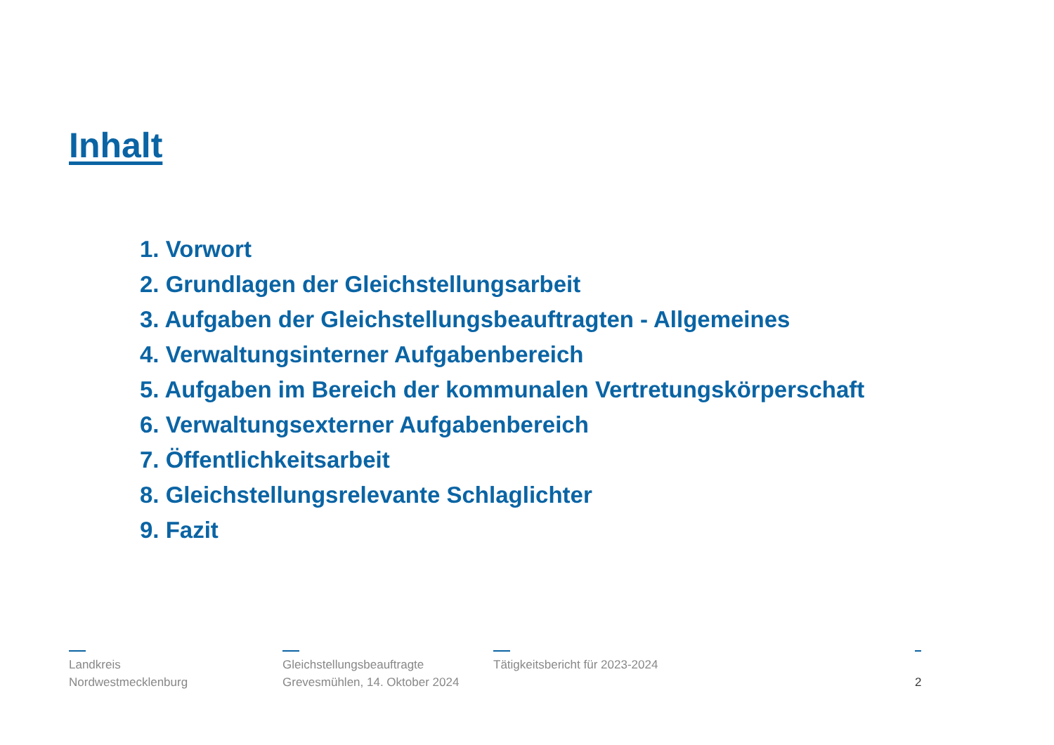Inhalt
1. Vorwort
2. Grundlagen der Gleichstellungsarbeit
3. Aufgaben der Gleichstellungsbeauftragten - Allgemeines
4. Verwaltungsinterner Aufgabenbereich
5. Aufgaben im Bereich der kommunalen Vertretungskörperschaft
6. Verwaltungsexterner Aufgabenbereich
7. Öffentlichkeitsarbeit
8. Gleichstellungsrelevante Schlaglichter
9. Fazit
Landkreis
Nordwestmecklenburg
Gleichstellungsbeauftragte
Grevesmühlen, 14. Oktober 2024
Tätigkeitsbericht für 2023-2024
2